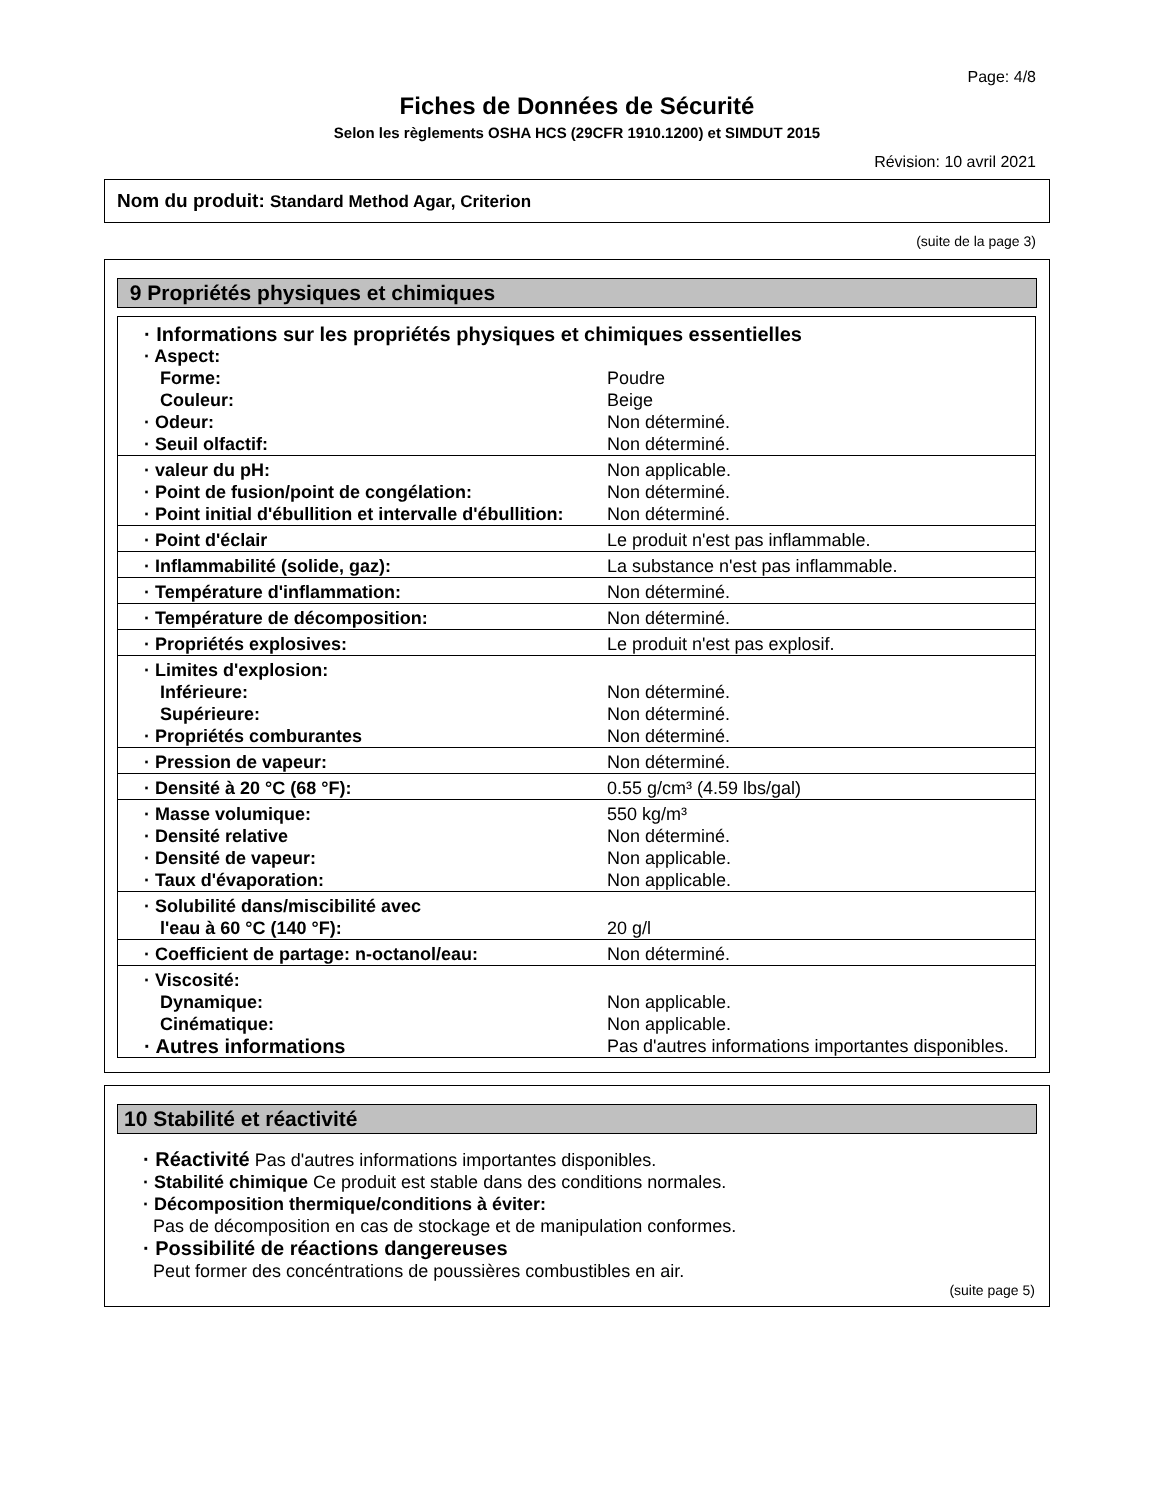Page: 4/8
Fiches de Données de Sécurité
Selon les règlements OSHA HCS (29CFR 1910.1200) et SIMDUT 2015
Révision: 10 avril 2021
Nom du produit: Standard Method Agar, Criterion
(suite de la page 3)
9 Propriétés physiques et chimiques
| · Informations sur les propriétés physiques et chimiques essentielles | |
| · Aspect: | |
| Forme: | Poudre |
| Couleur: | Beige |
| · Odeur: | Non déterminé. |
| · Seuil olfactif: | Non déterminé. |
| · valeur du pH: | Non applicable. |
| · Point de fusion/point de congélation: | Non déterminé. |
| · Point initial d'ébullition et intervalle d'ébullition: | Non déterminé. |
| · Point d'éclair | Le produit n'est pas inflammable. |
| · Inflammabilité (solide, gaz): | La substance n'est pas inflammable. |
| · Température d'inflammation: | Non déterminé. |
| · Température de décomposition: | Non déterminé. |
| · Propriétés explosives: | Le produit n'est pas explosif. |
| · Limites d'explosion: | |
| Inférieure: | Non déterminé. |
| Supérieure: | Non déterminé. |
| · Propriétés comburantes | Non déterminé. |
| · Pression de vapeur: | Non déterminé. |
| · Densité à 20 °C (68 °F): | 0.55 g/cm³ (4.59 lbs/gal) |
| · Masse volumique: | 550 kg/m³ |
| · Densité relative | Non déterminé. |
| · Densité de vapeur: | Non applicable. |
| · Taux d'évaporation: | Non applicable. |
| · Solubilité dans/miscibilité avec | |
| l'eau à 60 °C (140 °F): | 20 g/l |
| · Coefficient de partage: n-octanol/eau: | Non déterminé. |
| · Viscosité: | |
| Dynamique: | Non applicable. |
| Cinématique: | Non applicable. |
| · Autres informations | Pas d'autres informations importantes disponibles. |
10 Stabilité et réactivité
· Réactivité Pas d'autres informations importantes disponibles.
· Stabilité chimique Ce produit est stable dans des conditions normales.
· Décomposition thermique/conditions à éviter:
Pas de décomposition en cas de stockage et de manipulation conformes.
· Possibilité de réactions dangereuses
Peut former des concéntrations de poussières combustibles en air.
(suite page 5)